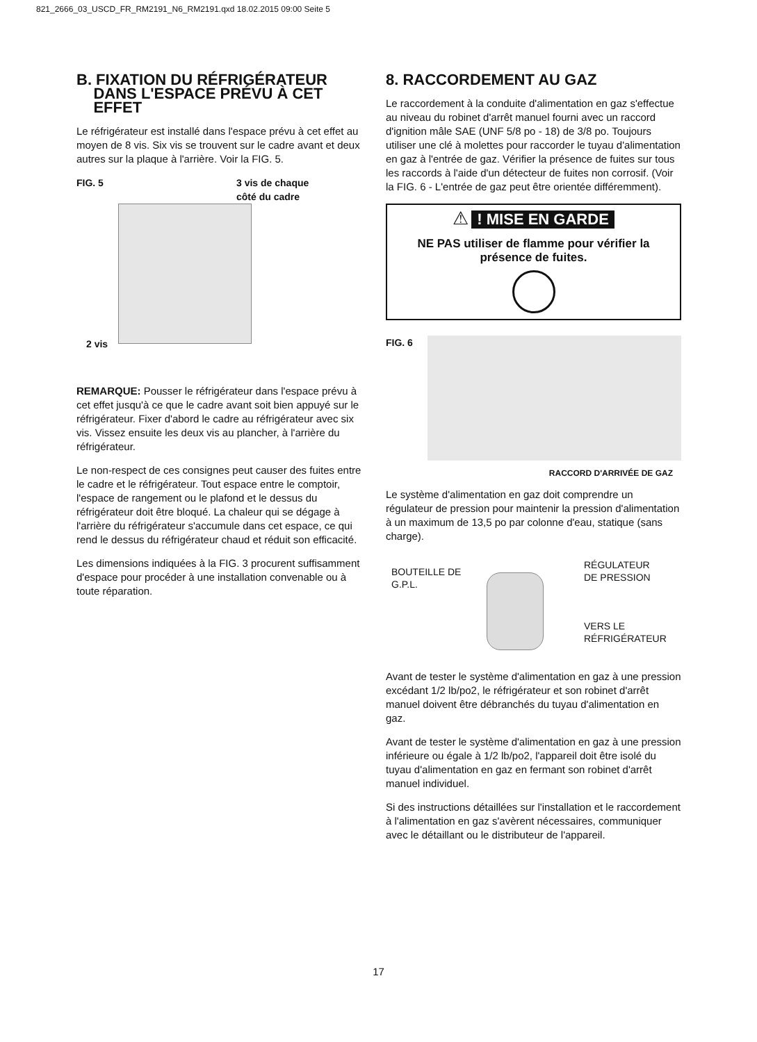821_2666_03_USCD_FR_RM2191_N6_RM2191.qxd 18.02.2015 09:00 Seite 5
B. FIXATION DU RÉFRIGÉRATEUR
DANS L'ESPACE PRÉVU À CET
EFFET
Le réfrigérateur est installé dans l'espace prévu à cet effet au moyen de 8 vis. Six vis se trouvent sur le cadre avant et deux autres sur la plaque à l'arrière. Voir la FIG. 5.
FIG. 5
3 vis de chaque
côté du cadre
2 vis
REMARQUE: Pousser le réfrigérateur dans l'espace prévu à cet effet jusqu'à ce que le cadre avant soit bien appuyé sur le réfrigérateur. Fixer d'abord le cadre au réfrigérateur avec six vis. Vissez ensuite les deux vis au plancher, à l'arrière du réfrigérateur.
Le non-respect de ces consignes peut causer des fuites entre le cadre et le réfrigérateur. Tout espace entre le comptoir, l'espace de rangement ou le plafond et le dessus du réfrigérateur doit être bloqué. La chaleur qui se dégage à l'arrière du réfrigérateur s'accumule dans cet espace, ce qui rend le dessus du réfrigérateur chaud et réduit son efficacité.
Les dimensions indiquées à la FIG. 3 procurent suffisamment d'espace pour procéder à une installation convenable ou à toute réparation.
8. RACCORDEMENT AU GAZ
Le raccordement à la conduite d'alimentation en gaz s'effectue au niveau du robinet d'arrêt manuel fourni avec un raccord d'ignition mâle SAE (UNF 5/8 po - 18) de 3/8 po. Toujours utiliser une clé à molettes pour raccorder le tuyau d'alimentation en gaz à l'entrée de gaz. Vérifier la présence de fuites sur tous les raccords à l'aide d'un détecteur de fuites non corrosif. (Voir la FIG. 6 - L'entrée de gaz peut être orientée différemment).
⚠ ! MISE EN GARDE
NE PAS utiliser de flamme pour vérifier la présence de fuites.
FIG. 6
RACCORD D'ARRIVÉE DE GAZ
Le système d'alimentation en gaz doit comprendre un régulateur de pression pour maintenir la pression d'alimentation à un maximum de 13,5 po par colonne d'eau, statique (sans charge).
BOUTEILLE DE
G.P.L.
RÉGULATEUR
DE PRESSION
VERS LE
RÉFRIGÉRATEUR
Avant de tester le système d'alimentation en gaz à une pression excédant 1/2 lb/po2, le réfrigérateur et son robinet d'arrêt manuel doivent être débranchés du tuyau d'alimentation en gaz.
Avant de tester le système d'alimentation en gaz à une pression inférieure ou égale à 1/2 lb/po2, l'appareil doit être isolé du tuyau d'alimentation en gaz en fermant son robinet d'arrêt manuel individuel.
Si des instructions détaillées sur l'installation et le raccordement à l'alimentation en gaz s'avèrent nécessaires, communiquer avec le détaillant ou le distributeur de l'appareil.
17